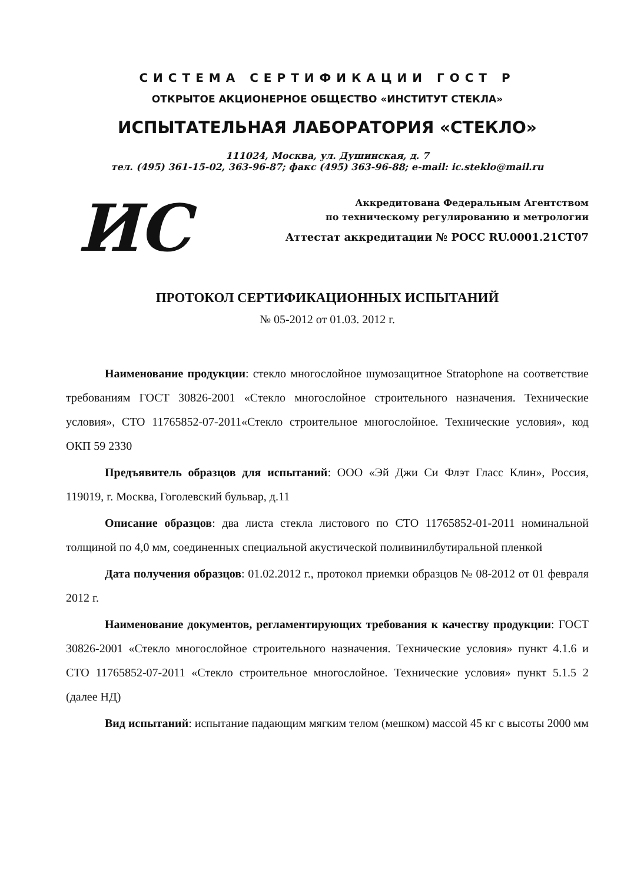СИСТЕМА СЕРТИФИКАЦИИ ГОСТ Р
ОТКРЫТОЕ АКЦИОНЕРНОЕ ОБЩЕСТВО «ИНСТИТУТ СТЕКЛА»
ИСПЫТАТЕЛЬНАЯ ЛАБОРАТОРИЯ «СТЕКЛО»
111024, Москва, ул. Душинская, д. 7
тел. (495) 361-15-02, 363-96-87; факс (495) 363-96-88; e-mail: ic.steklo@mail.ru
ИС
Аккредитована Федеральным Агентством
по техническому регулированию и метрологии
Аттестат аккредитации № РОСС RU.0001.21СТ07
ПРОТОКОЛ СЕРТИФИКАЦИОННЫХ ИСПЫТАНИЙ
№ 05-2012 от 01.03. 2012 г.
Наименование продукции: стекло многослойное шумозащитное Stratophone на соответствие требованиям ГОСТ 30826-2001 «Стекло многослойное строительного назначения. Технические условия», СТО 11765852-07-2011«Стекло строительное многослойное. Технические условия», код ОКП 59 2330
Предъявитель образцов для испытаний: ООО «Эй Джи Си Флэт Гласс Клин», Россия, 119019, г. Москва, Гоголевский бульвар, д.11
Описание образцов: два листа стекла листового по СТО 11765852-01-2011 номинальной толщиной по 4,0 мм, соединенных специальной акустической поливинилбутиральной пленкой
Дата получения образцов: 01.02.2012 г., протокол приемки образцов № 08-2012 от 01 февраля 2012 г.
Наименование документов, регламентирующих требования к качеству продукции: ГОСТ 30826-2001 «Стекло многослойное строительного назначения. Технические условия» пункт 4.1.6 и СТО 11765852-07-2011 «Стекло строительное многослойное. Технические условия» пункт 5.1.5 2 (далее НД)
Вид испытаний: испытание падающим мягким телом (мешком) массой 45 кг с высоты 2000 мм